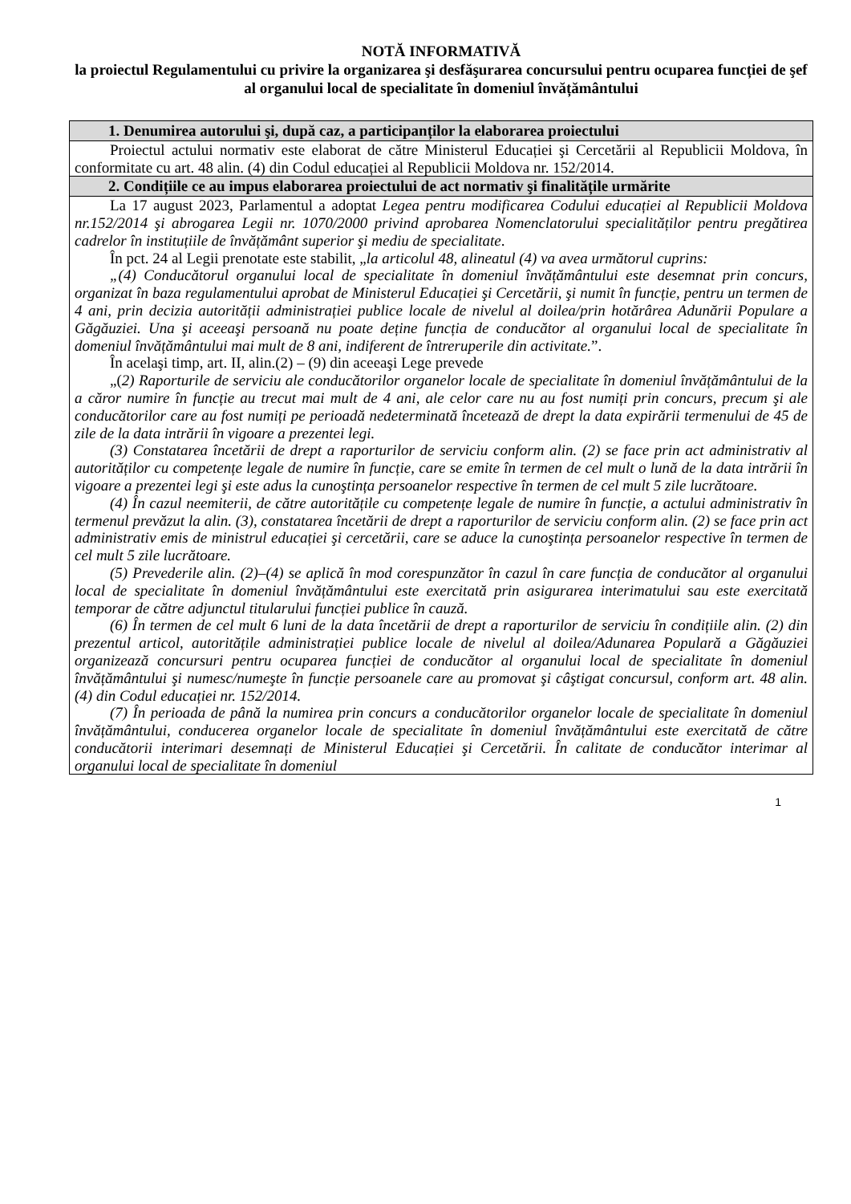NOTĂ INFORMATIVĂ
la proiectul Regulamentului cu privire la organizarea şi desfăşurarea concursului pentru ocuparea funcției de şef al organului local de specialitate în domeniul învățământului
| 1. Denumirea autorului şi, după caz, a participanților la elaborarea proiectului |
| --- |
| Proiectul actului normativ este elaborat de către Ministerul Educației şi Cercetării al Republicii Moldova, în conformitate cu art. 48 alin. (4) din Codul educației al Republicii Moldova nr. 152/2014. |
| 2. Condițiile ce au impus elaborarea proiectului de act normativ şi finalitățile urmărite |
| La 17 august 2023, Parlamentul a adoptat Legea pentru modificarea Codului educației al Republicii Moldova nr.152/2014 şi abrogarea Legii nr. 1070/2000 privind aprobarea Nomenclatorului specialităților pentru pregătirea cadrelor în instituțiile de învățământ superior şi mediu de specialitate . În pct. 24 al Legii prenotate este stabilit, „ la articolul 48, alineatul (4) va avea următorul cuprins: „(4) Conducătorul organului local de specialitate în domeniul învățământului este desemnat prin concurs, organizat în baza regulamentului aprobat de Ministerul Educației şi Cercetării, şi numit în funcție, pentru un termen de 4 ani, prin decizia autorității administrației publice locale de nivelul al doilea/prin hotărârea Adunării Populare a Găgăuziei. Una şi aceeaşi persoană nu poate deține funcția de conducător al organului local de specialitate în domeniul învățământului mai mult de 8 ani, indiferent de întreruperile din activitate. ”. În acelaşi timp, art. II, alin.(2) – (9) din aceeaşi Lege prevede „( 2) Raporturile de serviciu ale conducătorilor organelor locale de specialitate în domeniul învățământului de la a căror numire în funcție au trecut mai mult de 4 ani, ale celor care nu au fost numiți prin concurs, precum şi ale conducătorilor care au fost numiți pe perioadă nedeterminată încetează de drept la data expirării termenului de 45 de zile de la data intrării în vigoare a prezentei legi. (3) Constatarea încetării de drept a raporturilor de serviciu conform alin. (2) se face prin act administrativ al autorităților cu competențe legale de numire în funcție, care se emite în termen de cel mult o lună de la data intrării în vigoare a prezentei legi şi este adus la cunoştința persoanelor respective în termen de cel mult 5 zile lucrătoare. (4) În cazul neemiterii, de către autoritățile cu competențe legale de numire în funcție, a actului administrativ în termenul prevăzut la alin. (3), constatarea încetării de drept a raporturilor de serviciu conform alin. (2) se face prin act administrativ emis de ministrul educației şi cercetării, care se aduce la cunoştința persoanelor respective în termen de cel mult 5 zile lucrătoare. (5) Prevederile alin. (2)–(4) se aplică în mod corespunzător în cazul în care funcția de conducător al organului local de specialitate în domeniul învățământului este exercitată prin asigurarea interimatului sau este exercitată temporar de către adjunctul titularului funcției publice în cauză. (6) În termen de cel mult 6 luni de la data încetării de drept a raporturilor de serviciu în condițiile alin. (2) din prezentul articol, autoritățile administrației publice locale de nivelul al doilea/Adunarea Populară a Găgăuziei organizează concursuri pentru ocuparea funcției de conducător al organului local de specialitate în domeniul învățământului şi numesc/numeşte în funcție persoanele care au promovat şi câştigat concursul, conform art. 48 alin. (4) din Codul educației nr. 152/2014. (7) În perioada de până la numirea prin concurs a conducătorilor organelor locale de specialitate în domeniul învățământului, conducerea organelor locale de specialitate în domeniul învățământului este exercitată de către conducătorii interimari desemnați de Ministerul Educației şi Cercetării. În calitate de conducător interimar al organului local de specialitate în domeniul |
1